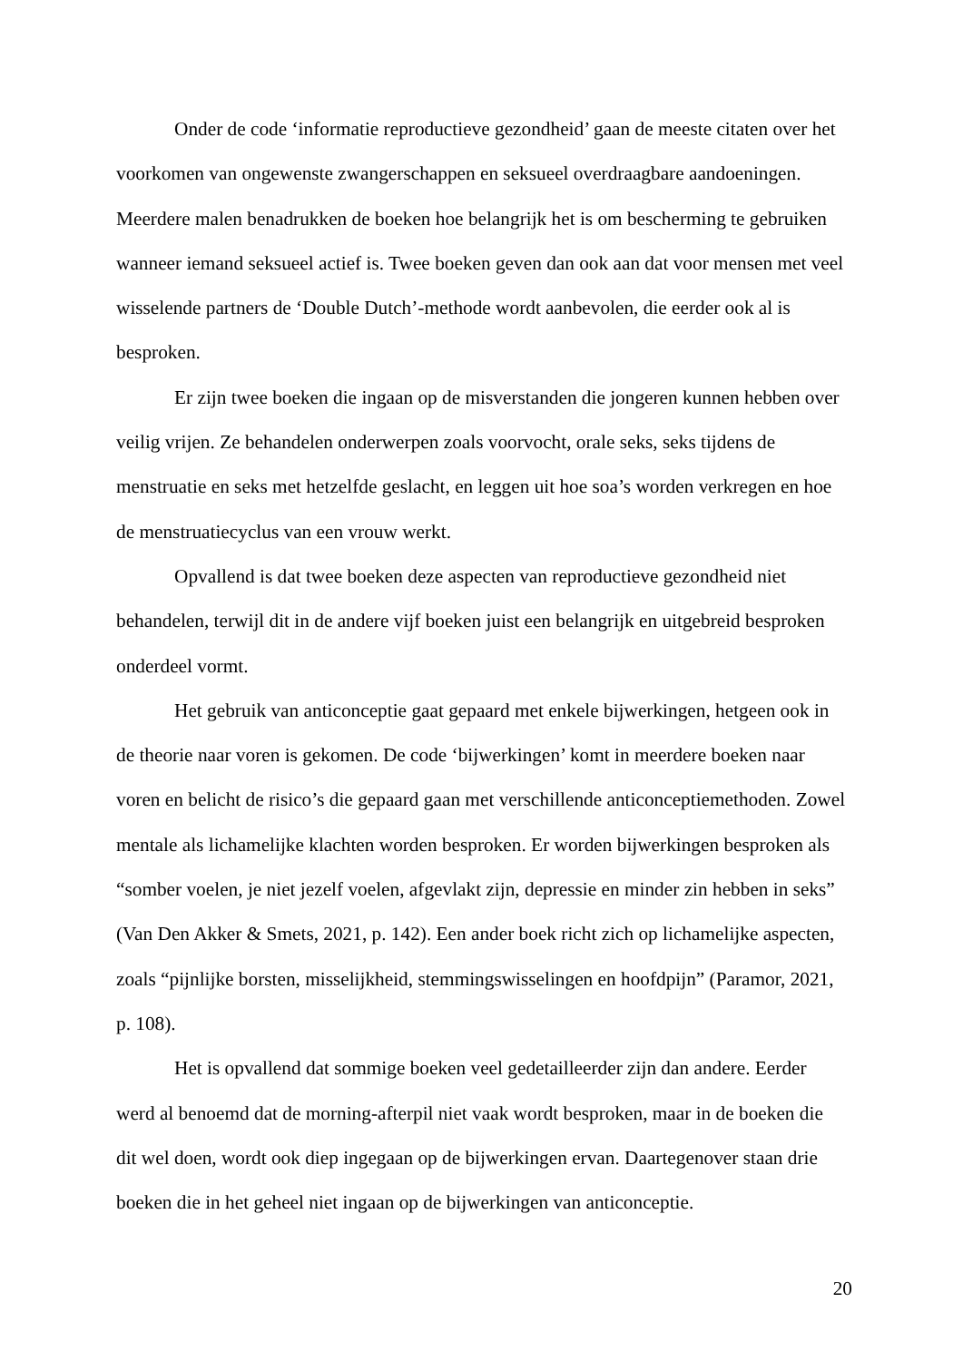Onder de code ‘informatie reproductieve gezondheid’ gaan de meeste citaten over het voorkomen van ongewenste zwangerschappen en seksueel overdraagbare aandoeningen. Meerdere malen benadrukken de boeken hoe belangrijk het is om bescherming te gebruiken wanneer iemand seksueel actief is. Twee boeken geven dan ook aan dat voor mensen met veel wisselende partners de ‘Double Dutch’-methode wordt aanbevolen, die eerder ook al is besproken.
Er zijn twee boeken die ingaan op de misverstanden die jongeren kunnen hebben over veilig vrijen. Ze behandelen onderwerpen zoals voorvocht, orale seks, seks tijdens de menstruatie en seks met hetzelfde geslacht, en leggen uit hoe soa’s worden verkregen en hoe de menstruatiecyclus van een vrouw werkt.
Opvallend is dat twee boeken deze aspecten van reproductieve gezondheid niet behandelen, terwijl dit in de andere vijf boeken juist een belangrijk en uitgebreid besproken onderdeel vormt.
Het gebruik van anticonceptie gaat gepaard met enkele bijwerkingen, hetgeen ook in de theorie naar voren is gekomen. De code ‘bijwerkingen’ komt in meerdere boeken naar voren en belicht de risico’s die gepaard gaan met verschillende anticonceptiemethoden. Zowel mentale als lichamelijke klachten worden besproken. Er worden bijwerkingen besproken als “somber voelen, je niet jezelf voelen, afgevlakt zijn, depressie en minder zin hebben in seks” (Van Den Akker & Smets, 2021, p. 142). Een ander boek richt zich op lichamelijke aspecten, zoals “pijnlijke borsten, misselijkheid, stemmingswisselingen en hoofdpijn” (Paramor, 2021, p. 108).
Het is opvallend dat sommige boeken veel gedetailleerder zijn dan andere. Eerder werd al benoemd dat de morning-afterpil niet vaak wordt besproken, maar in de boeken die dit wel doen, wordt ook diep ingegaan op de bijwerkingen ervan. Daartegenover staan drie boeken die in het geheel niet ingaan op de bijwerkingen van anticonceptie.
20